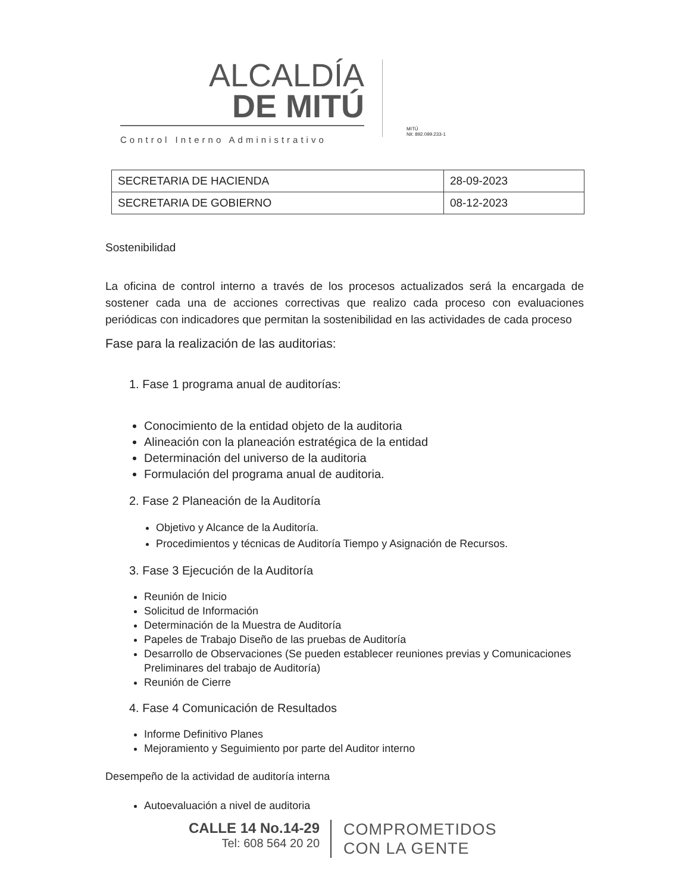ALCALDÍA
DE MITÚ
Control Interno Administrativo
MITÚ
Nit: 892.099.233-1
| SECRETARIA DE HACIENDA | 28-09-2023 |
| SECRETARIA DE GOBIERNO | 08-12-2023 |
Sostenibilidad
La oficina de control interno a través de los procesos actualizados será la encargada de sostener cada una de acciones correctivas que realizo cada proceso con evaluaciones periódicas con indicadores que permitan la sostenibilidad en las actividades de cada proceso
Fase para la realización de las auditorias:
1. Fase 1 programa anual de auditorías:
Conocimiento de la entidad objeto de la auditoria
Alineación con la planeación estratégica de la entidad
Determinación del universo de la auditoria
Formulación del programa anual de auditoria.
2. Fase 2 Planeación de la Auditoría
Objetivo y Alcance de la Auditoría.
Procedimientos y técnicas de Auditoría Tiempo y Asignación de Recursos.
3. Fase 3 Ejecución de la Auditoría
Reunión de Inicio
Solicitud de Información
Determinación de la Muestra de Auditoría
Papeles de Trabajo Diseño de las pruebas de Auditoría
Desarrollo de Observaciones (Se pueden establecer reuniones previas y Comunicaciones Preliminares del trabajo de Auditoría)
Reunión de Cierre
4. Fase 4 Comunicación de Resultados
Informe Definitivo Planes
Mejoramiento y Seguimiento por parte del Auditor interno
Desempeño de la actividad de auditoría interna
Autoevaluación a nivel de auditoria
CALLE 14 No.14-29
Tel: 608 564 20 20
COMPROMETIDOS
CON LA GENTE